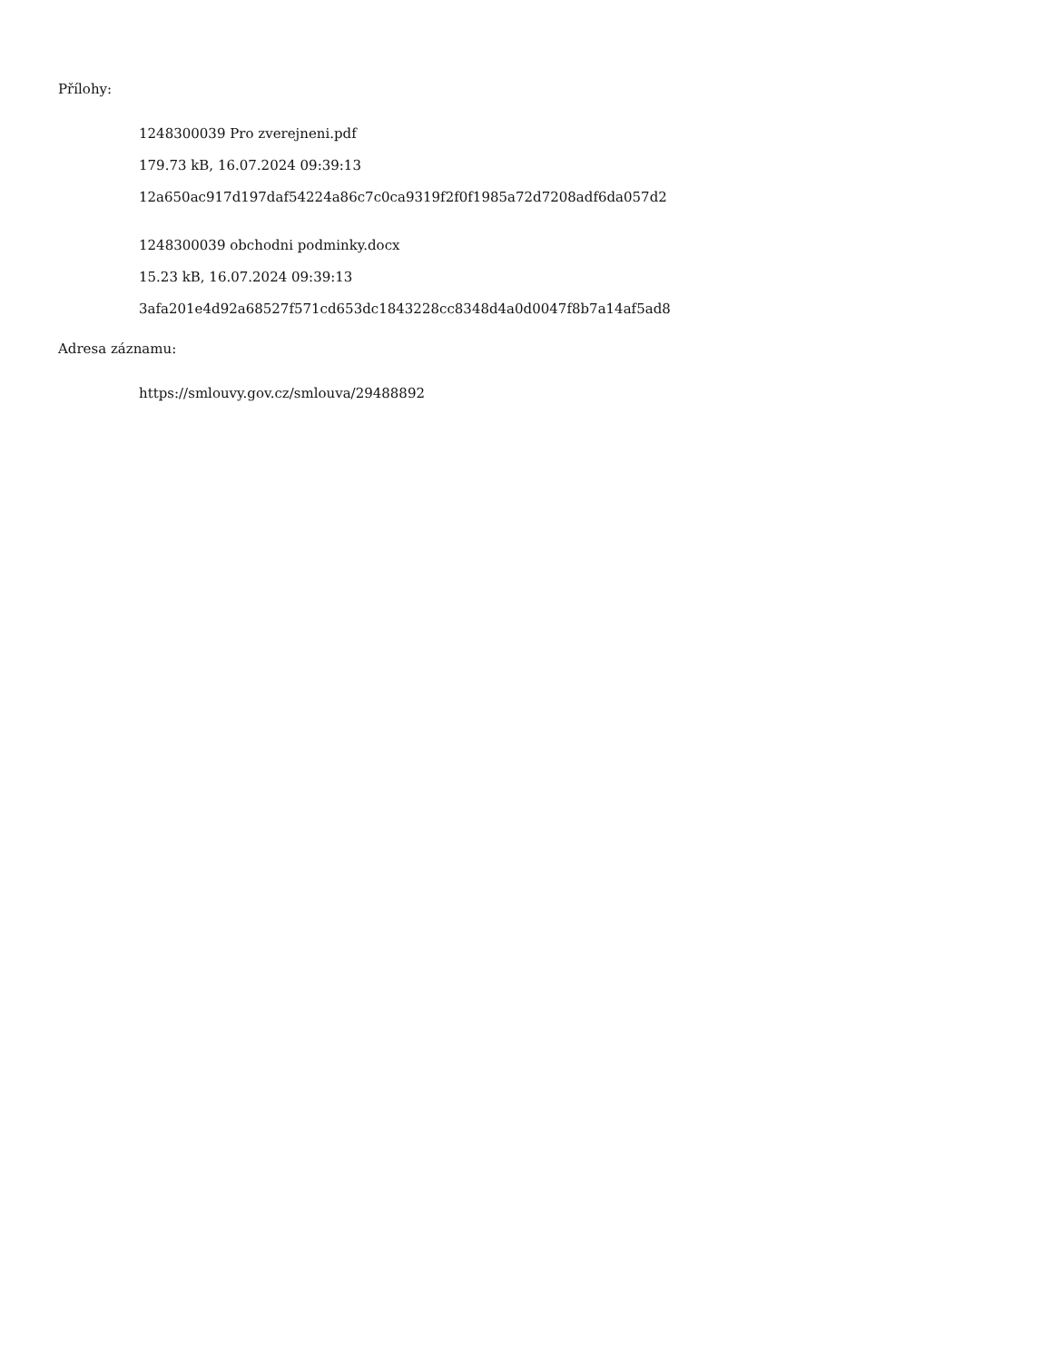Přílohy:
1248300039 Pro zverejneni.pdf
179.73 kB, 16.07.2024 09:39:13
12a650ac917d197daf54224a86c7c0ca9319f2f0f1985a72d7208adf6da057d2
1248300039 obchodni podminky.docx
15.23 kB, 16.07.2024 09:39:13
3afa201e4d92a68527f571cd653dc1843228cc8348d4a0d0047f8b7a14af5ad8
Adresa záznamu:
https://smlouvy.gov.cz/smlouva/29488892